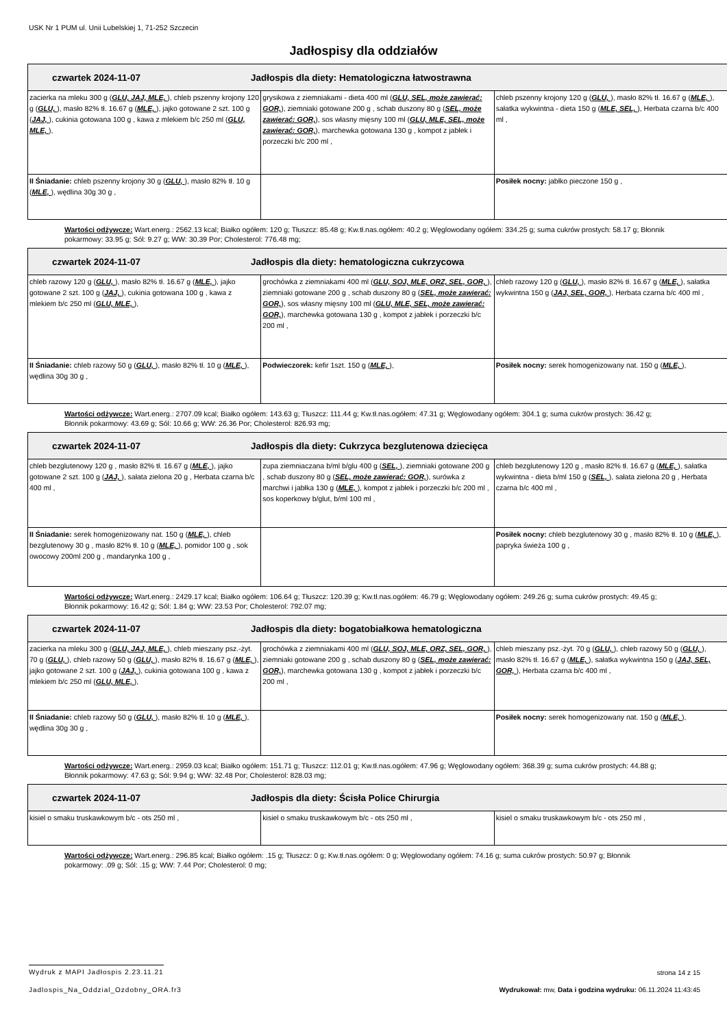USK Nr 1 PUM ul. Unii Lubelskiej 1, 71-252 Szczecin
Jadłospisy dla oddziałów
| czwartek 2024-11-07 Jadłospis dla diety: Hematologiczna łatwostrawna | | |
| --- | --- | --- |
| zacierka na mleku 300 g ( GLU, JAJ, MLE, ), chleb pszenny krojony 120 g ( GLU, ), masło 82% tł. 16.67 g ( MLE, ), jajko gotowane 2 szt. 100 g ( JAJ, ), cukinia gotowana 100 g , kawa z mlekiem b/c 250 ml ( GLU, MLE, ), | grysikowa z ziemniakami - dieta 400 ml ( GLU, SEL, może zawierać: GOR, ), ziemniaki gotowane 200 g , schab duszony 80 g ( SEL, może zawierać: GOR, ), sos własny mięsny 100 ml ( GLU, MLE, SEL, może zawierać: GOR, ), marchewka gotowana 130 g , kompot z jabłek i porzeczki b/c 200 ml , | chleb pszenny krojony 120 g ( GLU, ), masło 82% tł. 16.67 g ( MLE, ), sałatka wykwintna - dieta 150 g ( MLE, SEL, ), Herbata czarna b/c 400 ml , |
| II Śniadanie: chleb pszenny krojony 30 g ( GLU, ), masło 82% tł. 10 g ( MLE, ), wędlina 30g 30 g , | | Posiłek nocny: jabłko pieczone 150 g , |
Wartości odżywcze: Wart.energ.: 2562.13 kcal; Białko ogółem: 120 g; Tłuszcz: 85.48 g; Kw.tł.nas.ogółem: 40.2 g; Węglowodany ogółem: 334.25 g; suma cukrów prostych: 58.17 g; Błonnik pokarmowy: 33.95 g; Sól: 9.27 g; WW: 30.39 Por; Cholesterol: 776.48 mg;
| czwartek 2024-11-07 Jadłospis dla diety: hematologiczna cukrzycowa | | |
| --- | --- | --- |
| chleb razowy 120 g ( GLU, ), masło 82% tł. 16.67 g ( MLE, ), jajko gotowane 2 szt. 100 g ( JAJ, ), cukinia gotowana 100 g , kawa z mlekiem b/c 250 ml ( GLU, MLE, ), | grochówka z ziemniakami 400 ml ( GLU, SOJ, MLE, ORZ, SEL, GOR, ), ziemniaki gotowane 200 g , schab duszony 80 g ( SEL, może zawierać: GOR, ), sos własny mięsny 100 ml ( GLU, MLE, SEL, może zawierać: GOR, ), marchewka gotowana 130 g , kompot z jabłek i porzeczki b/c 200 ml , | chleb razowy 120 g ( GLU, ), masło 82% tł. 16.67 g ( MLE, ), sałatka wykwintna 150 g ( JAJ, SEL, GOR, ), Herbata czarna b/c 400 ml , |
| II Śniadanie: chleb razowy 50 g ( GLU, ), masło 82% tł. 10 g ( MLE, ), wędlina 30g 30 g , | Podwieczorek: kefir 1szt. 150 g ( MLE, ), | Posiłek nocny: serek homogenizowany nat. 150 g ( MLE, ), |
Wartości odżywcze: Wart.energ.: 2707.09 kcal; Białko ogółem: 143.63 g; Tłuszcz: 111.44 g; Kw.tł.nas.ogółem: 47.31 g; Węglowodany ogółem: 304.1 g; suma cukrów prostych: 36.42 g; Błonnik pokarmowy: 43.69 g; Sól: 10.66 g; WW: 26.36 Por; Cholesterol: 826.93 mg;
| czwartek 2024-11-07 Jadłospis dla diety: Cukrzyca bezglutenowa dziecięca | | |
| --- | --- | --- |
| chleb bezglutenowy 120 g , masło 82% tł. 16.67 g ( MLE, ), jajko gotowane 2 szt. 100 g ( JAJ, ), sałata zielona 20 g , Herbata czarna b/c 400 ml , | zupa ziemniaczana b/ml b/glu 400 g ( SEL, ), ziemniaki gotowane 200 g , schab duszony 80 g ( SEL, może zawierać: GOR, ), surówka z marchwi i jabłka 130 g ( MLE, ), kompot z jabłek i porzeczki b/c 200 ml , sos koperkowy b/glut, b/ml 100 ml , | chleb bezglutenowy 120 g , masło 82% tł. 16.67 g ( MLE, ), sałatka wykwintna - dieta b/ml 150 g ( SEL, ), sałata zielona 20 g , Herbata czarna b/c 400 ml , |
| II Śniadanie: serek homogenizowany nat. 150 g ( MLE, ), chleb bezglutenowy 30 g , masło 82% tł. 10 g ( MLE, ), pomidor 100 g , sok owocowy 200ml 200 g , mandarynka 100 g , | | Posiłek nocny: chleb bezglutenowy 30 g , masło 82% tł. 10 g ( MLE, ), papryka świeża 100 g , |
Wartości odżywcze: Wart.energ.: 2429.17 kcal; Białko ogółem: 106.64 g; Tłuszcz: 120.39 g; Kw.tł.nas.ogółem: 46.79 g; Węglowodany ogółem: 249.26 g; suma cukrów prostych: 49.45 g; Błonnik pokarmowy: 16.42 g; Sól: 1.84 g; WW: 23.53 Por; Cholesterol: 792.07 mg;
| czwartek 2024-11-07 Jadłospis dla diety: bogatobiałkowa hematologiczna | | |
| --- | --- | --- |
| zacierka na mleku 300 g ( GLU, JAJ, MLE, ), chleb mieszany psz.-żyt. 70 g ( GLU, ), chleb razowy 50 g ( GLU, ), masło 82% tł. 16.67 g ( MLE, ), jajko gotowane 2 szt. 100 g ( JAJ, ), cukinia gotowana 100 g , kawa z mlekiem b/c 250 ml ( GLU, MLE, ), | grochówka z ziemniakami 400 ml ( GLU, SOJ, MLE, ORZ, SEL, GOR, ), ziemniaki gotowane 200 g , schab duszony 80 g ( SEL, może zawierać: GOR, ), marchewka gotowana 130 g , kompot z jabłek i porzeczki b/c 200 ml , | chleb mieszany psz.-żyt. 70 g ( GLU, ), chleb razowy 50 g ( GLU, ), masło 82% tł. 16.67 g ( MLE, ), sałatka wykwintna 150 g ( JAJ, SEL, GOR, ), Herbata czarna b/c 400 ml , |
| II Śniadanie: chleb razowy 50 g ( GLU, ), masło 82% tł. 10 g ( MLE, ), wędlina 30g 30 g , | | Posiłek nocny: serek homogenizowany nat. 150 g ( MLE, ), |
Wartości odżywcze: Wart.energ.: 2959.03 kcal; Białko ogółem: 151.71 g; Tłuszcz: 112.01 g; Kw.tł.nas.ogółem: 47.96 g; Węglowodany ogółem: 368.39 g; suma cukrów prostych: 44.88 g; Błonnik pokarmowy: 47.63 g; Sól: 9.94 g; WW: 32.48 Por; Cholesterol: 828.03 mg;
| czwartek 2024-11-07 Jadłospis dla diety: Ścisła Police Chirurgia | | |
| --- | --- | --- |
| kisiel o smaku truskawkowym b/c - ots 250 ml , | kisiel o smaku truskawkowym b/c - ots 250 ml , | kisiel o smaku truskawkowym b/c - ots 250 ml , |
Wartości odżywcze: Wart.energ.: 296.85 kcal; Białko ogółem: .15 g; Tłuszcz: 0 g; Kw.tł.nas.ogółem: 0 g; Węglowodany ogółem: 74.16 g; suma cukrów prostych: 50.97 g; Błonnik pokarmowy: .09 g; Sól: .15 g; WW: 7.44 Por; Cholesterol: 0 mg;
Wydruk z MAPI Jadłospis 2.23.11.21 strona 14 z 15
Jadlospis_Na_Oddzial_Ozdobny_ORA.fr3 Wydrukował: mw, Data i godzina wydruku: 06.11.2024 11:43:45